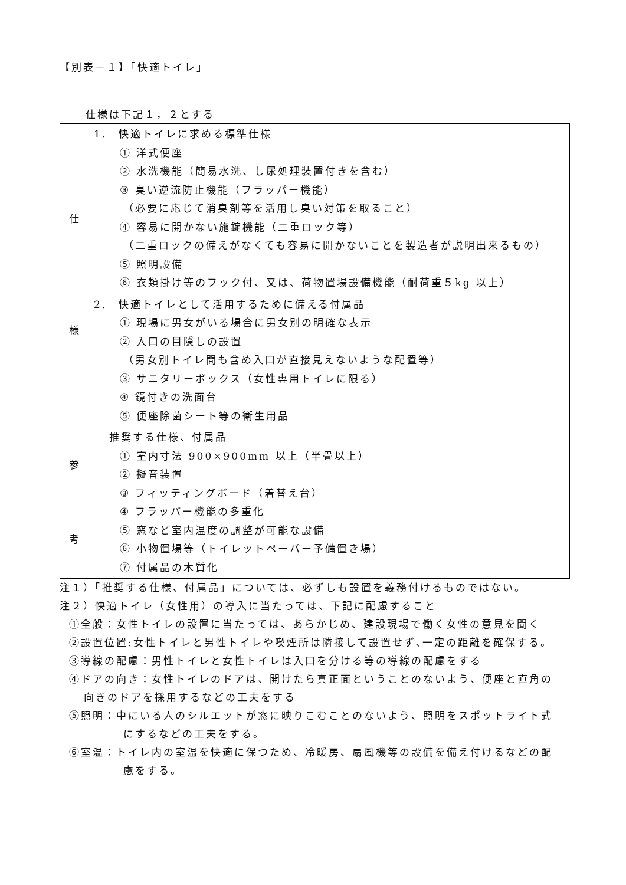【別表－１】「快適トイレ」
仕様は下記１，２とする
| 仕 様 | 1. 快適トイレに求める標準仕様 ① 洋式便座 ② 水洗機能（簡易水洗、し尿処理装置付きを含む） ③ 臭い逆流防止機能（フラッパー機能） （必要に応じて消臭剤等を活用し臭い対策を取ること） ④ 容易に開かない施錠機能（二重ロック等） （二重ロックの備えがなくても容易に開かないことを製造者が説明出来るもの） ⑤ 照明設備 ⑥ 衣類掛け等のフック付、又は、荷物置場設備機能（耐荷重５kg 以上） |
| | 2. 快適トイレとして活用するために備える付属品 ① 現場に男女がいる場合に男女別の明確な表示 ② 入口の目隠しの設置 （男女別トイレ間も含め入口が直接見えないような配置等） ③ サニタリーボックス（女性専用トイレに限る） ④ 鏡付きの洗面台 ⑤ 便座除菌シート等の衛生用品 |
| 参 考 | 推奨する仕様、付属品 ① 室内寸法 900×900mm 以上（半畳以上） ② 擬音装置 ③ フィッティングボード（着替え台） ④ フラッパー機能の多重化 ⑤ 窓など室内温度の調整が可能な設備 ⑥ 小物置場等（トイレットペーパー予備置き場） ⑦ 付属品の木質化 |
注１）「推奨する仕様、付属品」については、必ずしも設置を義務付けるものではない。
注２）快適トイレ（女性用）の導入に当たっては、下記に配慮すること
①全般：女性トイレの設置に当たっては、あらかじめ、建設現場で働く女性の意見を聞く
②設置位置:女性トイレと男性トイレや喫煙所は隣接して設置せず､一定の距離を確保する。
③導線の配慮：男性トイレと女性トイレは入口を分ける等の導線の配慮をする
④ドアの向き：女性トイレのドアは、開けたら真正面ということのないよう、便座と直角の
向きのドアを採用するなどの工夫をする
⑤照明：中にいる人のシルエットが窓に映りこむことのないよう、照明をスポットライト式
にするなどの工夫をする。
⑥室温：トイレ内の室温を快適に保つため、冷暖房、扇風機等の設備を備え付けるなどの配
慮をする。